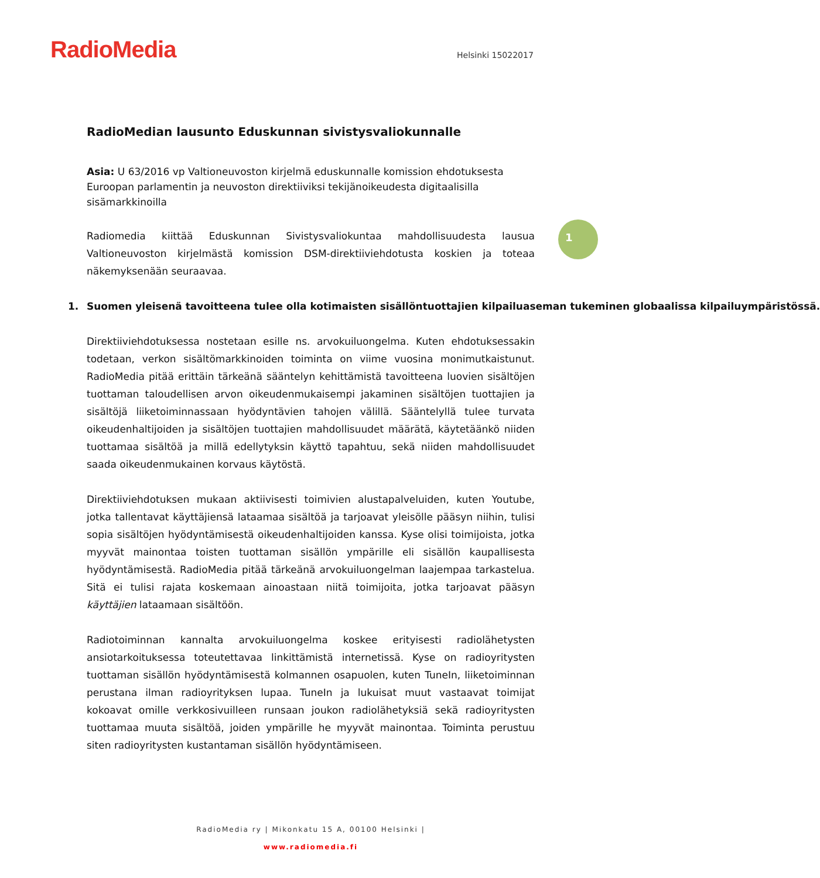RadioMedia Helsinki 15022017
1
RadioMedian lausunto Eduskunnan sivistysvaliokunnalle
Asia: U 63/2016 vp Valtioneuvoston kirjelmä eduskunnalle komission ehdotuksesta Euroopan parlamentin ja neuvoston direktiiviksi tekijänoikeudesta digitaalisilla sisämarkkinoilla
Radiomedia kiittää Eduskunnan Sivistysvaliokuntaa mahdollisuudesta lausua Valtioneuvoston kirjelmästä komission DSM-direktiiviehdotusta koskien ja toteaa näkemyksenään seuraavaa.
1. Suomen yleisenä tavoitteena tulee olla kotimaisten sisällöntuottajien kilpailuaseman tukeminen globaalissa kilpailuympäristössä.
Direktiiviehdotuksessa nostetaan esille ns. arvokuiluongelma. Kuten ehdotuksessakin todetaan, verkon sisältömarkkinoiden toiminta on viime vuosina monimutkaistunut. RadioMedia pitää erittäin tärkeänä sääntelyn kehittämistä tavoitteena luovien sisältöjen tuottaman taloudellisen arvon oikeudenmukaisempi jakaminen sisältöjen tuottajien ja sisältöjä liiketoiminnassaan hyödyntävien tahojen välillä. Sääntelyllä tulee turvata oikeudenhaltijoiden ja sisältöjen tuottajien mahdollisuudet määrätä, käytetäänkö niiden tuottamaa sisältöä ja millä edellytyksin käyttö tapahtuu, sekä niiden mahdollisuudet saada oikeudenmukainen korvaus käytöstä.
Direktiiviehdotuksen mukaan aktiivisesti toimivien alustapalveluiden, kuten Youtube, jotka tallentavat käyttäjiensä lataamaa sisältöä ja tarjoavat yleisölle pääsyn niihin, tulisi sopia sisältöjen hyödyntämisestä oikeudenhaltijoiden kanssa. Kyse olisi toimijoista, jotka myyvät mainontaa toisten tuottaman sisällön ympärille eli sisällön kaupallisesta hyödyntämisestä. RadioMedia pitää tärkeänä arvokuiluongelman laajempaa tarkastelua. Sitä ei tulisi rajata koskemaan ainoastaan niitä toimijoita, jotka tarjoavat pääsyn käyttäjien lataamaan sisältöön.
Radiotoiminnan kannalta arvokuiluongelma koskee erityisesti radiolähetysten ansiotarkoituksessa toteutettavaa linkittämistä internetissä. Kyse on radioyritysten tuottaman sisällön hyödyntämisestä kolmannen osapuolen, kuten TuneIn, liiketoiminnan perustana ilman radioyrityksen lupaa. TuneIn ja lukuisat muut vastaavat toimijat kokoavat omille verkkosivuilleen runsaan joukon radiolähetyksiä sekä radioyritysten tuottamaa muuta sisältöä, joiden ympärille he myyvät mainontaa. Toiminta perustuu siten radioyritysten kustantaman sisällön hyödyntämiseen.
RadioMedia ry | Mikonkatu 15 A, 00100 Helsinki |
www.radiomedia.fi